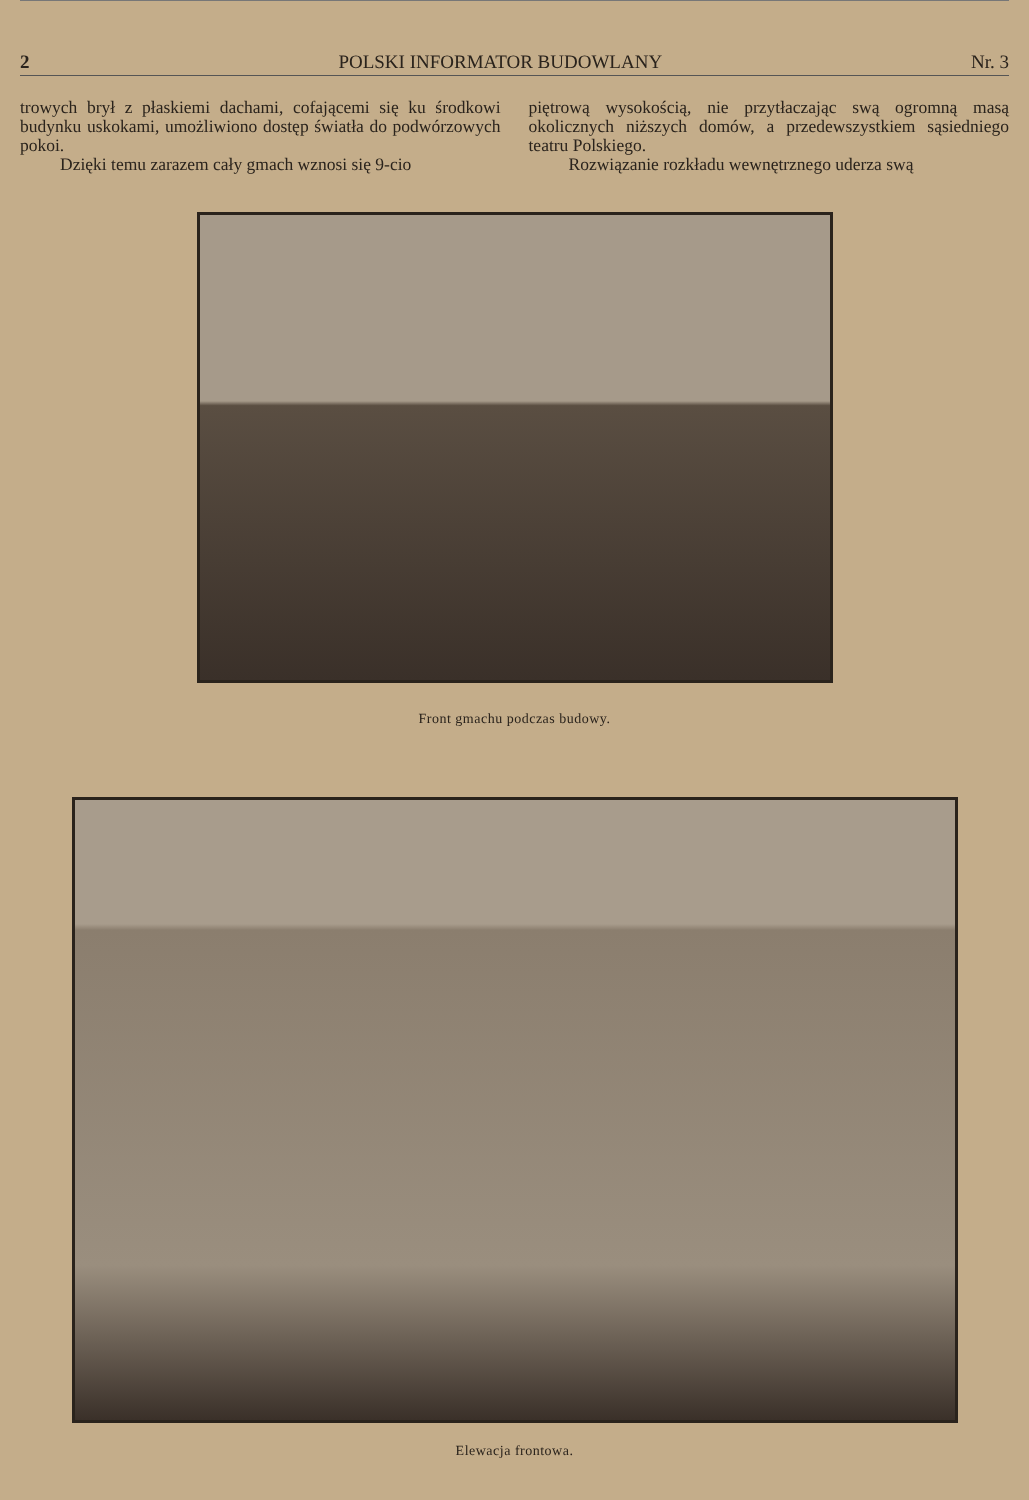2 POLSKI INFORMATOR BUDOWLANY Nr. 3
trowych brył z płaskiemi dachami, cofającemi się ku środkowi budynku uskokami, umożliwiono dostęp światła do podwórzowych pokoi.
Dzięki temu zarazem cały gmach wznosi się 9-cio
piętrową wysokością, nie przytłaczając swą ogromną masą okolicznych niższych domów, a przedewszystkiem sąsiedniego teatru Polskiego.
Rozwiązanie rozkładu wewnętrznego uderza swą
Front gmachu podczas budowy.
Elewacja frontowa.